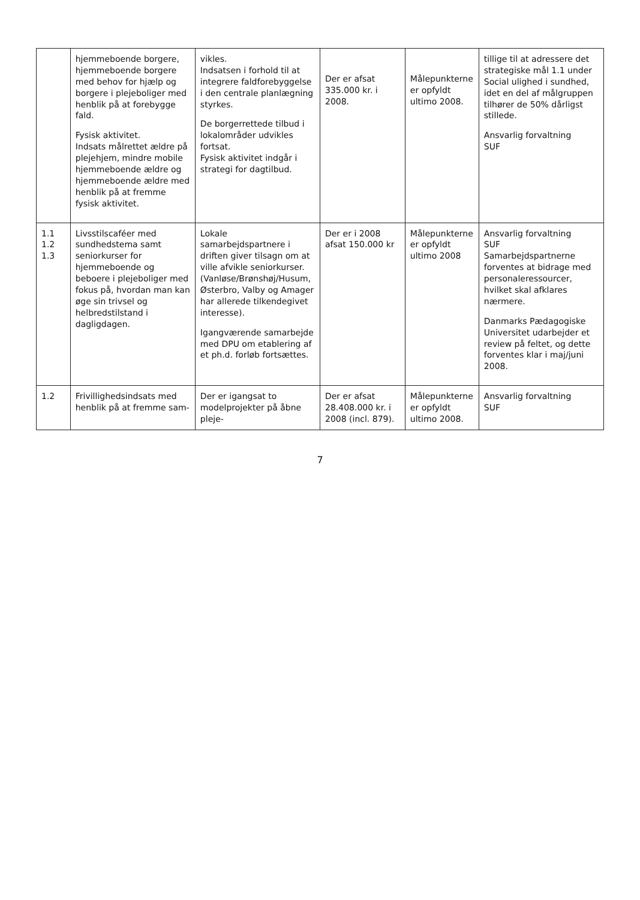| | hjemmeboende borgere, hjemmeboende borgere med behov for hjælp og borgere i plejeboliger med henblik på at forebygge fald. Fysisk aktivitet. Indsats målrettet ældre på plejehjem, mindre mobile hjemmeboende ældre og hjemmeboende ældre med henblik på at fremme fysisk aktivitet. | vikles. Indsatsen i forhold til at integrere faldforebyggelse i den centrale planlægning styrkes. De borgerrettede tilbud i lokalområder udvikles fortsat. Fysisk aktivitet indgår i strategi for dagtilbud. | Der er afsat 335.000 kr. i 2008. | Målepunkterne er opfyldt ultimo 2008. | tillige til at adressere det strategiske mål 1.1 under Social ulighed i sundhed, idet en del af målgruppen tilhører de 50% dårligst stillede. Ansvarlig forvaltning SUF |
| 1.1 1.2 1.3 | Livsstilscaféer med sundhedstema samt seniorkurser for hjemmeboende og beboere i plejeboliger med fokus på, hvordan man kan øge sin trivsel og helbredstilstand i dagligdagen. | Lokale samarbejdspartnere i driften giver tilsagn om at ville afvikle seniorkurser. (Vanløse/Brønshøj/Husum, Østerbro, Valby og Amager har allerede tilkendegivet interesse). Igangværende samarbejde med DPU om etablering af et ph.d. forløb fortsættes. | Der er i 2008 afsat 150.000 kr | Målepunkterne er opfyldt ultimo 2008 | Ansvarlig forvaltning SUF Samarbejdspartnerne forventes at bidrage med personaleressourcer, hvilket skal afklares nærmere. Danmarks Pædagogiske Universitet udarbejder et review på feltet, og dette forventes klar i maj/juni 2008. |
| 1.2 | Frivillighedsindsats med henblik på at fremme sam- | Der er igangsat to modelprojekter på åbne pleje- | Der er afsat 28.408.000 kr. i 2008 (incl. 879). | Målepunkterne er opfyldt ultimo 2008. | Ansvarlig forvaltning SUF |
7